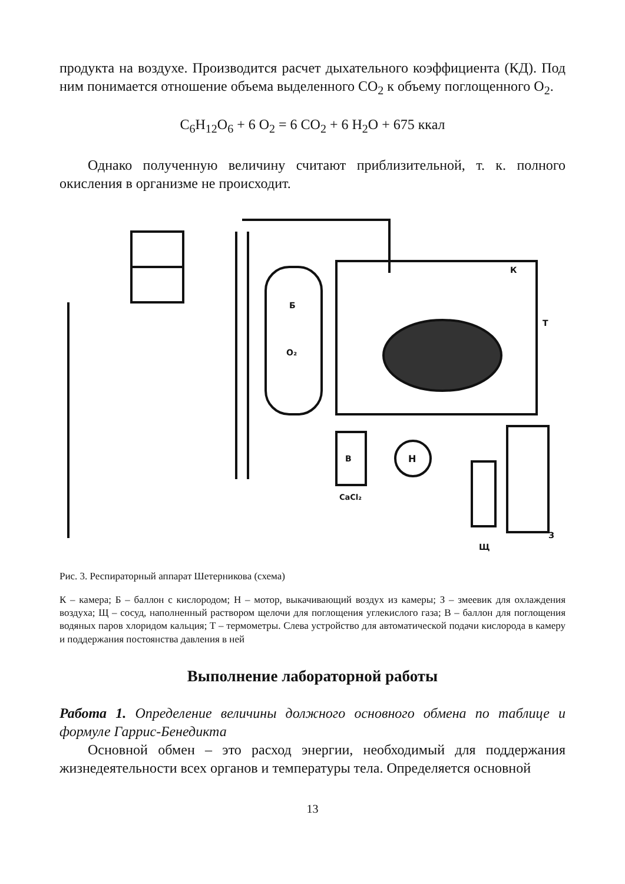продукта на воздухе. Производится расчет дыхательного коэффициента (КД). Под ним понимается отношение объема выделенного СО<sub>2</sub> к объему поглощенного О<sub>2</sub>.
C<sub>6</sub>H<sub>12</sub>O<sub>6</sub> + 6 O<sub>2</sub> = 6 CO<sub>2</sub> + 6 H<sub>2</sub>O + 675 ккал
Однако полученную величину считают приблизительной, т. к. полного окисления в организме не происходит.
В
CaCl₂
Н
Щ
З
Б
O₂
К
Т
Рис. 3. Респираторный аппарат Шетерникова (схема)
К – камера; Б – баллон с кислородом; Н – мотор, выкачивающий воздух из камеры; З – змеевик для охлаждения воздуха; Щ – сосуд, наполненный раствором щелочи для поглощения углекислого газа; В – баллон для поглощения водяных паров хлоридом кальция; Т – термометры. Слева устройство для автоматической подачи кислорода в камеру и поддержания постоянства давления в ней
Выполнение лабораторной работы
Работа 1. Определение величины должного основного обмена по таблице и формуле Гаррис-Бенедикта
Основной обмен – это расход энергии, необходимый для поддержания жизнедеятельности всех органов и температуры тела. Определяется основной
13